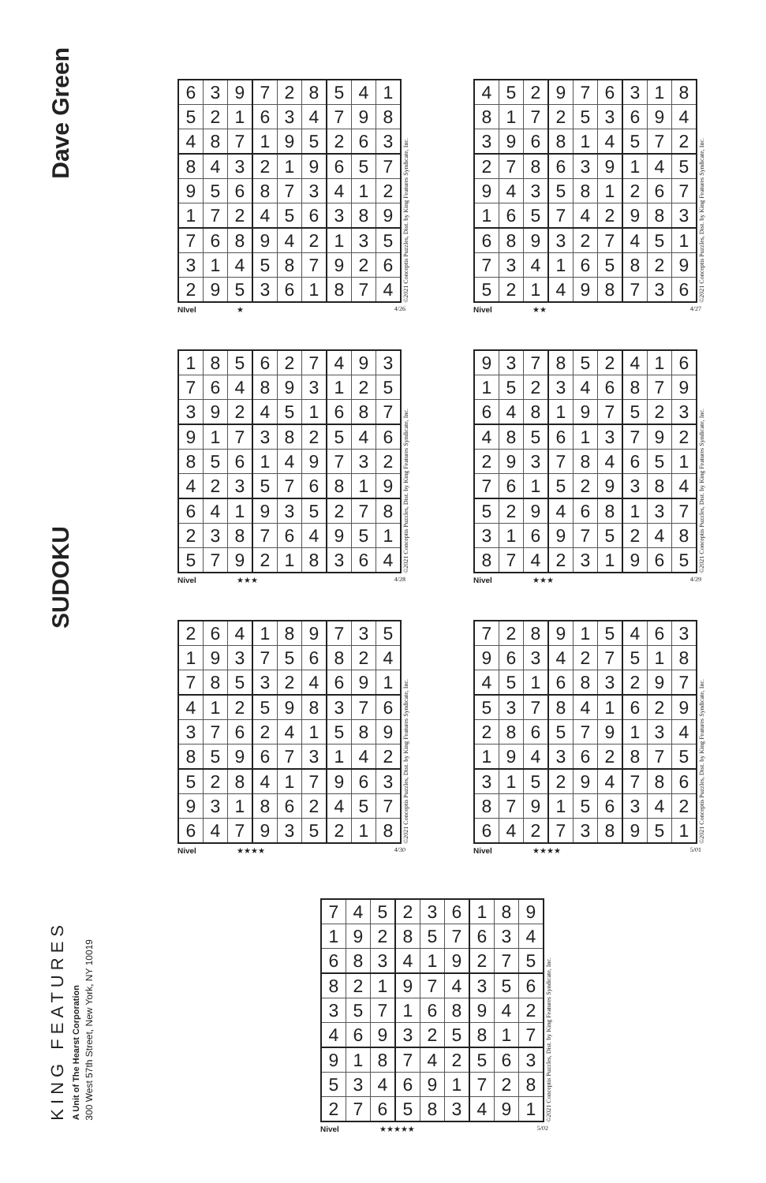Dave Green
SUDOKU
KING FEATURES
A Unit of The Hearst Corporation
300 West 57th Street, New York, NY 10019
| 6 | 3 | 9 | 7 | 2 | 8 | 5 | 4 | 1 |
| 5 | 2 | 1 | 6 | 3 | 4 | 7 | 9 | 8 |
| 4 | 8 | 7 | 1 | 9 | 5 | 2 | 6 | 3 |
| 8 | 4 | 3 | 2 | 1 | 9 | 6 | 5 | 7 |
| 9 | 5 | 6 | 8 | 7 | 3 | 4 | 1 | 2 |
| 1 | 7 | 2 | 4 | 5 | 6 | 3 | 8 | 9 |
| 7 | 6 | 8 | 9 | 4 | 2 | 1 | 3 | 5 |
| 3 | 1 | 4 | 5 | 8 | 7 | 9 | 2 | 6 |
| 2 | 9 | 5 | 3 | 6 | 1 | 8 | 7 | 4 |
©2021 Conceptis Puzzles, Dist. by King Features Syndicate, Inc.
NIvel ★ 4/26
| 4 | 5 | 2 | 9 | 7 | 6 | 3 | 1 | 8 |
| 8 | 1 | 7 | 2 | 5 | 3 | 6 | 9 | 4 |
| 3 | 9 | 6 | 8 | 1 | 4 | 5 | 7 | 2 |
| 2 | 7 | 8 | 6 | 3 | 9 | 1 | 4 | 5 |
| 9 | 4 | 3 | 5 | 8 | 1 | 2 | 6 | 7 |
| 1 | 6 | 5 | 7 | 4 | 2 | 9 | 8 | 3 |
| 6 | 8 | 9 | 3 | 2 | 7 | 4 | 5 | 1 |
| 7 | 3 | 4 | 1 | 6 | 5 | 8 | 2 | 9 |
| 5 | 2 | 1 | 4 | 9 | 8 | 7 | 3 | 6 |
©2021 Conceptis Puzzles, Dist. by King Features Syndicate, Inc.
Nivel ★★ 4/27
| 1 | 8 | 5 | 6 | 2 | 7 | 4 | 9 | 3 |
| 7 | 6 | 4 | 8 | 9 | 3 | 1 | 2 | 5 |
| 3 | 9 | 2 | 4 | 5 | 1 | 6 | 8 | 7 |
| 9 | 1 | 7 | 3 | 8 | 2 | 5 | 4 | 6 |
| 8 | 5 | 6 | 1 | 4 | 9 | 7 | 3 | 2 |
| 4 | 2 | 3 | 5 | 7 | 6 | 8 | 1 | 9 |
| 6 | 4 | 1 | 9 | 3 | 5 | 2 | 7 | 8 |
| 2 | 3 | 8 | 7 | 6 | 4 | 9 | 5 | 1 |
| 5 | 7 | 9 | 2 | 1 | 8 | 3 | 6 | 4 |
©2021 Conceptis Puzzles, Dist. by King Features Syndicate, Inc.
Nivel ★★★ 4/28
| 9 | 3 | 7 | 8 | 5 | 2 | 4 | 1 | 6 |
| 1 | 5 | 2 | 3 | 4 | 6 | 8 | 7 | 9 |
| 6 | 4 | 8 | 1 | 9 | 7 | 5 | 2 | 3 |
| 4 | 8 | 5 | 6 | 1 | 3 | 7 | 9 | 2 |
| 2 | 9 | 3 | 7 | 8 | 4 | 6 | 5 | 1 |
| 7 | 6 | 1 | 5 | 2 | 9 | 3 | 8 | 4 |
| 5 | 2 | 9 | 4 | 6 | 8 | 1 | 3 | 7 |
| 3 | 1 | 6 | 9 | 7 | 5 | 2 | 4 | 8 |
| 8 | 7 | 4 | 2 | 3 | 1 | 9 | 6 | 5 |
©2021 Conceptis Puzzles, Dist. by King Features Syndicate, Inc.
Nivel ★★★ 4/29
| 2 | 6 | 4 | 1 | 8 | 9 | 7 | 3 | 5 |
| 1 | 9 | 3 | 7 | 5 | 6 | 8 | 2 | 4 |
| 7 | 8 | 5 | 3 | 2 | 4 | 6 | 9 | 1 |
| 4 | 1 | 2 | 5 | 9 | 8 | 3 | 7 | 6 |
| 3 | 7 | 6 | 2 | 4 | 1 | 5 | 8 | 9 |
| 8 | 5 | 9 | 6 | 7 | 3 | 1 | 4 | 2 |
| 5 | 2 | 8 | 4 | 1 | 7 | 9 | 6 | 3 |
| 9 | 3 | 1 | 8 | 6 | 2 | 4 | 5 | 7 |
| 6 | 4 | 7 | 9 | 3 | 5 | 2 | 1 | 8 |
©2021 Conceptis Puzzles, Dist. by King Features Syndicate, Inc.
Nivel ★★★★ 4/30
| 7 | 2 | 8 | 9 | 1 | 5 | 4 | 6 | 3 |
| 9 | 6 | 3 | 4 | 2 | 7 | 5 | 1 | 8 |
| 4 | 5 | 1 | 6 | 8 | 3 | 2 | 9 | 7 |
| 5 | 3 | 7 | 8 | 4 | 1 | 6 | 2 | 9 |
| 2 | 8 | 6 | 5 | 7 | 9 | 1 | 3 | 4 |
| 1 | 9 | 4 | 3 | 6 | 2 | 8 | 7 | 5 |
| 3 | 1 | 5 | 2 | 9 | 4 | 7 | 8 | 6 |
| 8 | 7 | 9 | 1 | 5 | 6 | 3 | 4 | 2 |
| 6 | 4 | 2 | 7 | 3 | 8 | 9 | 5 | 1 |
©2021 Conceptis Puzzles, Dist. by King Features Syndicate, Inc.
Nivel ★★★★ 5/01
| 7 | 4 | 5 | 2 | 3 | 6 | 1 | 8 | 9 |
| 1 | 9 | 2 | 8 | 5 | 7 | 6 | 3 | 4 |
| 6 | 8 | 3 | 4 | 1 | 9 | 2 | 7 | 5 |
| 8 | 2 | 1 | 9 | 7 | 4 | 3 | 5 | 6 |
| 3 | 5 | 7 | 1 | 6 | 8 | 9 | 4 | 2 |
| 4 | 6 | 9 | 3 | 2 | 5 | 8 | 1 | 7 |
| 9 | 1 | 8 | 7 | 4 | 2 | 5 | 6 | 3 |
| 5 | 3 | 4 | 6 | 9 | 1 | 7 | 2 | 8 |
| 2 | 7 | 6 | 5 | 8 | 3 | 4 | 9 | 1 |
©2021 Conceptis Puzzles, Dist. by King Features Syndicate, Inc.
Nivel ★★★★★ 5/02